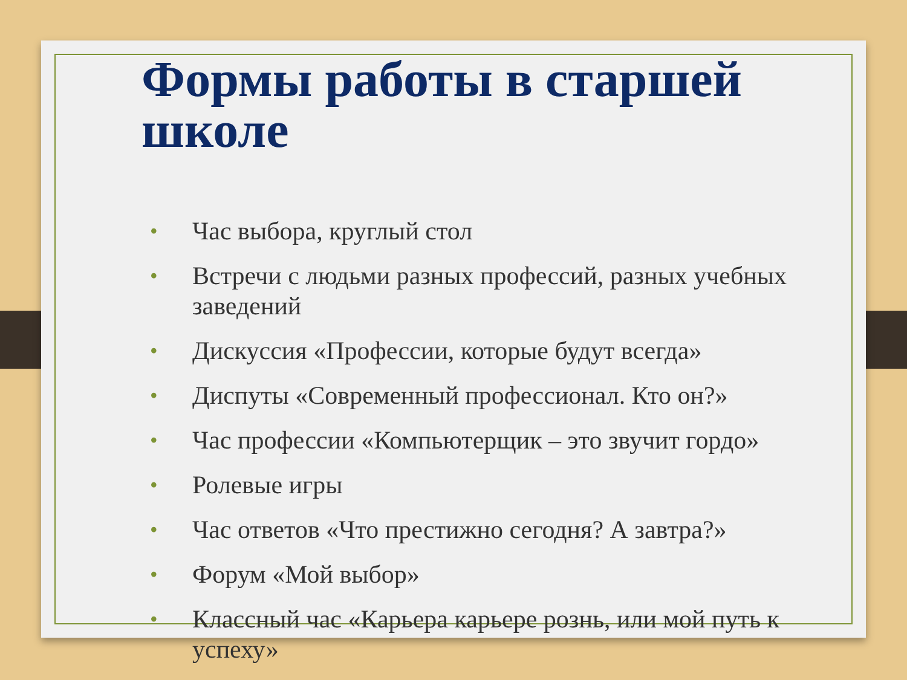Формы работы в старшей школе
• Час выбора, круглый стол
• Встречи с людьми разных профессий, разных учебных заведений
• Дискуссия «Профессии, которые будут всегда»
• Диспуты «Современный профессионал. Кто он?»
• Час профессии «Компьютерщик – это звучит гордо»
• Ролевые игры
• Час ответов «Что престижно сегодня? А завтра?»
• Форум «Мой выбор»
• Классный час «Карьера карьере рознь, или мой путь к успеху»